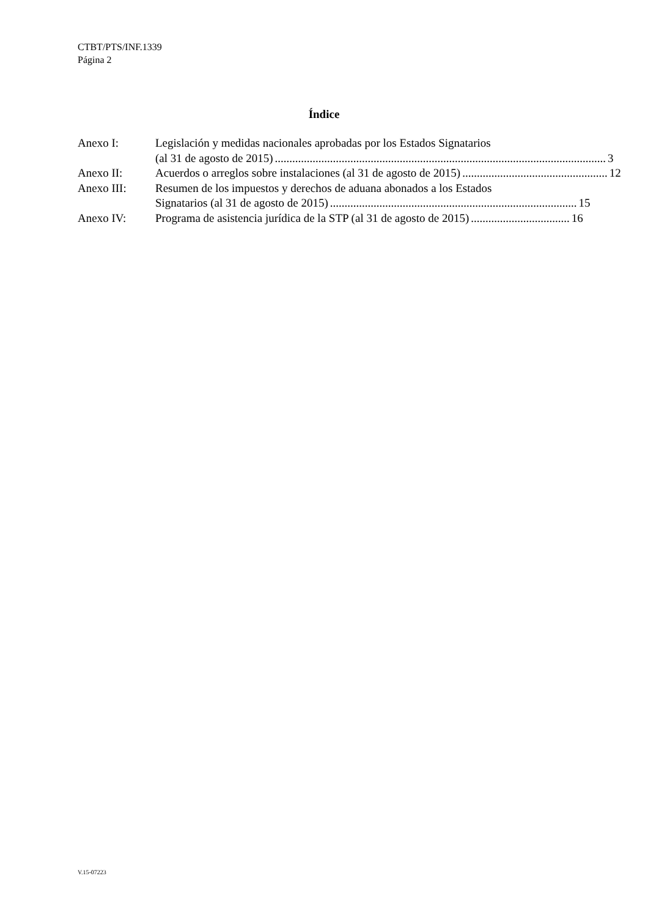CTBT/PTS/INF.1339
Página 2
Índice
Anexo I: Legislación y medidas nacionales aprobadas por los Estados Signatarios
(al 31 de agosto de 2015).................................................................................................................. 3
Anexo II: Acuerdos o arreglos sobre instalaciones (al 31 de agosto de 2015).................................................. 12
Anexo III: Resumen de los impuestos y derechos de aduana abonados a los Estados
Signatarios (al 31 de agosto de 2015)..................................................................................... 15
Anexo IV: Programa de asistencia jurídica de la STP (al 31 de agosto de 2015).................................. 16
V.15-07223